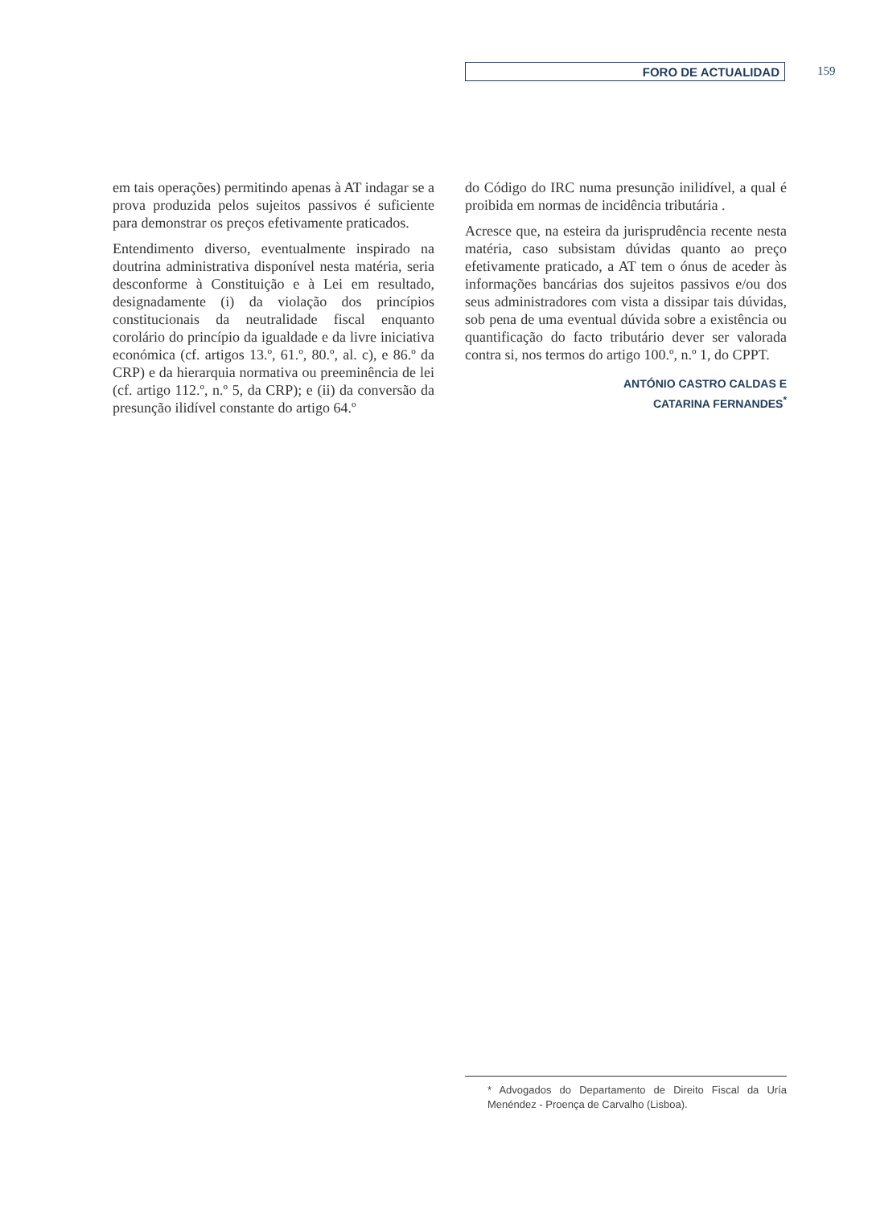FORO DE ACTUALIDAD 159
em tais operações) permitindo apenas à AT indagar se a prova produzida pelos sujeitos passivos é suficiente para demonstrar os preços efetivamente praticados.
Entendimento diverso, eventualmente inspirado na doutrina administrativa disponível nesta matéria, seria desconforme à Constituição e à Lei em resultado, designadamente (i) da violação dos princípios constitucionais da neutralidade fiscal enquanto corolário do princípio da igualdade e da livre iniciativa económica (cf. artigos 13.º, 61.º, 80.º, al. c), e 86.º da CRP) e da hierarquia normativa ou preeminência de lei (cf. artigo 112.º, n.º 5, da CRP); e (ii) da conversão da presunção ilidível constante do artigo 64.º
do Código do IRC numa presunção inilidível, a qual é proibida em normas de incidência tributária .
Acresce que, na esteira da jurisprudência recente nesta matéria, caso subsistam dúvidas quanto ao preço efetivamente praticado, a AT tem o ónus de aceder às informações bancárias dos sujeitos passivos e/ou dos seus administradores com vista a dissipar tais dúvidas, sob pena de uma eventual dúvida sobre a existência ou quantificação do facto tributário dever ser valorada contra si, nos termos do artigo 100.º, n.º 1, do CPPT.
ANTÓNIO CASTRO CALDAS E
CATARINA FERNANDES<sup>*</sup>
* Advogados do Departamento de Direito Fiscal da Uría Menéndez - Proença de Carvalho (Lisboa).